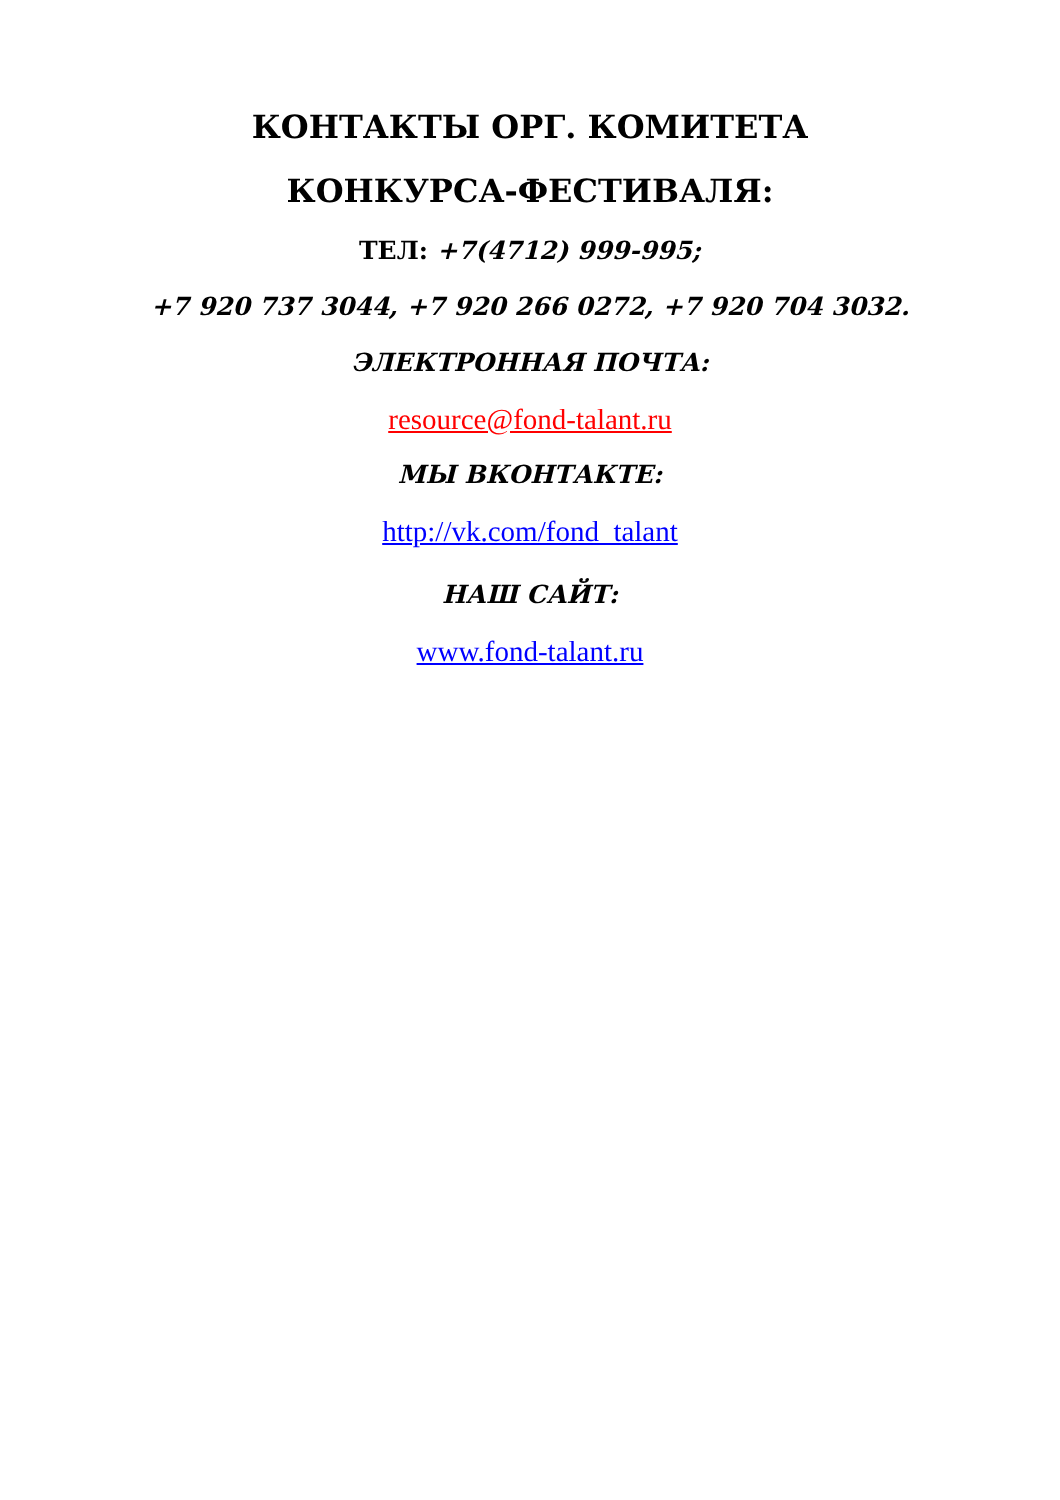КОНТАКТЫ ОРГ. КОМИТЕТА
КОНКУРСА-ФЕСТИВАЛЯ:
ТЕЛ: +7(4712) 999-995;
+7 920 737 3044, +7 920 266 0272, +7 920 704 3032.
ЭЛЕКТРОННАЯ ПОЧТА:
resource@fond-talant.ru
МЫ ВКОНТАКТЕ:
http://vk.com/fond_talant
НАШ САЙТ:
www.fond-talant.ru